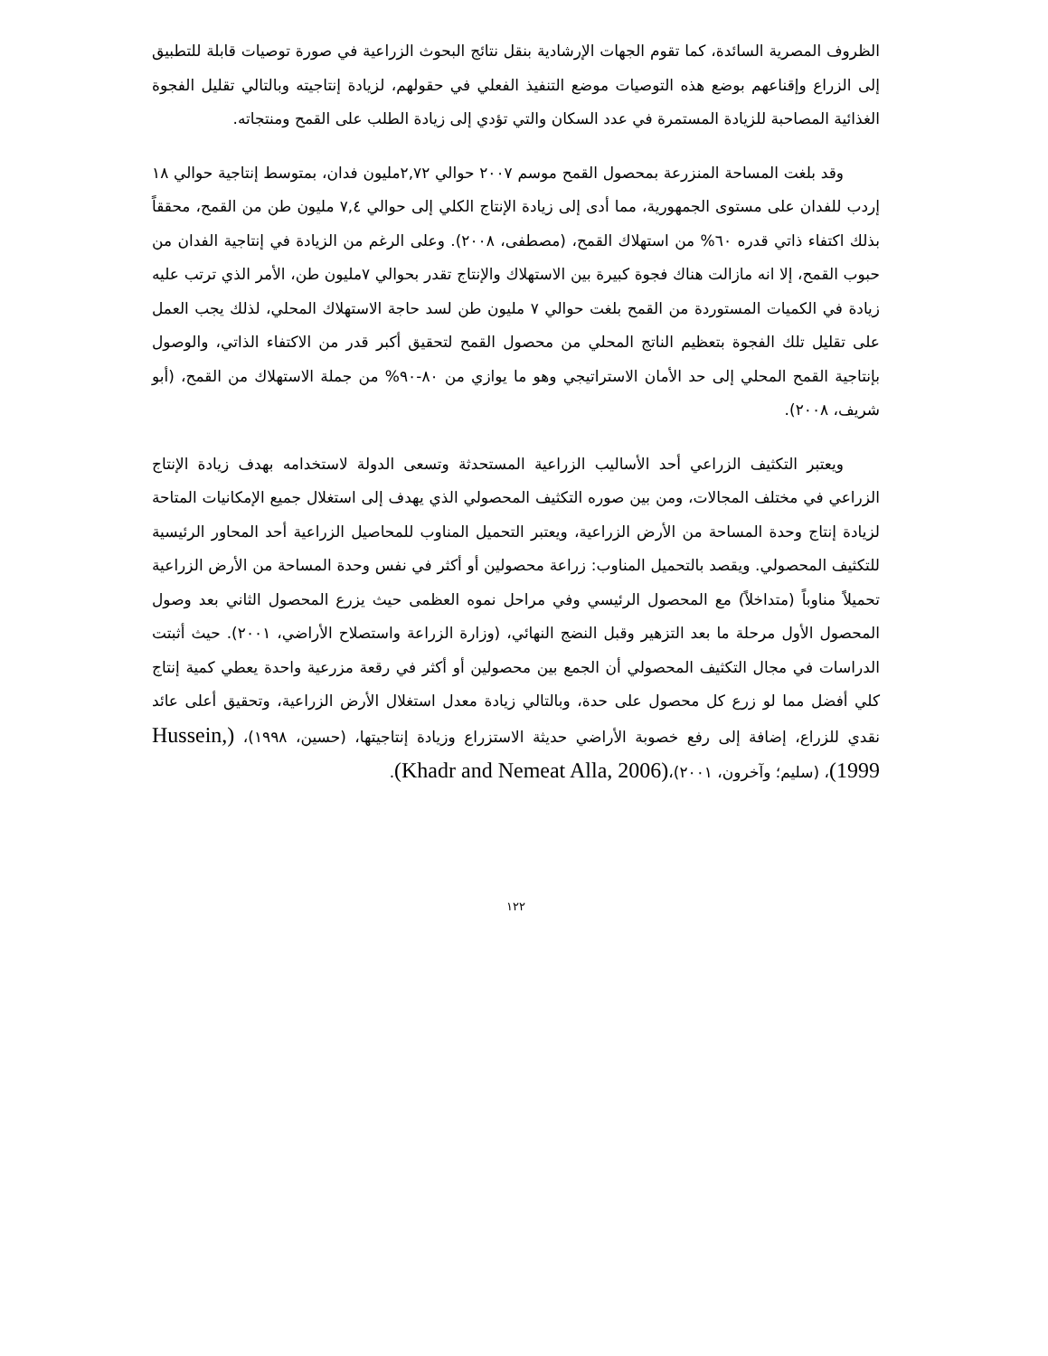الظروف المصرية السائدة، كما تقوم الجهات الإرشادية بنقل نتائج البحوث الزراعية في صورة توصيات قابلة للتطبيق إلى الزراع وإقناعهم بوضع هذه التوصيات موضع التنفيذ الفعلي في حقولهم، لزيادة إنتاجيته وبالتالي تقليل الفجوة الغذائية المصاحبة للزيادة المستمرة في عدد السكان والتي تؤدي إلى زيادة الطلب على القمح ومنتجاته.
وقد بلغت المساحة المنزرعة بمحصول القمح موسم ٢٠٠٧ حوالي ٢,٧٢مليون فدان، بمتوسط إنتاجية حوالي ١٨ إردب للفدان على مستوى الجمهورية، مما أدى إلى زيادة الإنتاج الكلي إلى حوالي ٧,٤ مليون طن من القمح، محققاً بذلك اكتفاء ذاتي قدره ٦٠% من استهلاك القمح، (مصطفى، ٢٠٠٨). وعلى الرغم من الزيادة في إنتاجية الفدان من حبوب القمح، إلا انه مازالت هناك فجوة كبيرة بين الاستهلاك والإنتاج تقدر بحوالي ٧مليون طن، الأمر الذي ترتب عليه زيادة في الكميات المستوردة من القمح بلغت حوالي ٧ مليون طن لسد حاجة الاستهلاك المحلي، لذلك يجب العمل على تقليل تلك الفجوة بتعظيم الناتج المحلي من محصول القمح لتحقيق أكبر قدر من الاكتفاء الذاتي، والوصول بإنتاجية القمح المحلي إلى حد الأمان الاستراتيجي وهو ما يوازي من ٨٠-٩٠% من جملة الاستهلاك من القمح، (أبو شريف، ٢٠٠٨).
ويعتبر التكثيف الزراعي أحد الأساليب الزراعية المستحدثة وتسعى الدولة لاستخدامه بهدف زيادة الإنتاج الزراعي في مختلف المجالات، ومن بين صوره التكثيف المحصولي الذي يهدف إلى استغلال جميع الإمكانيات المتاحة لزيادة إنتاج وحدة المساحة من الأرض الزراعية، ويعتبر التحميل المناوب للمحاصيل الزراعية أحد المحاور الرئيسية للتكثيف المحصولي. ويقصد بالتحميل المناوب: زراعة محصولين أو أكثر في نفس وحدة المساحة من الأرض الزراعية تحميلاً مناوباً (متداخلاً) مع المحصول الرئيسي وفي مراحل نموه العظمى حيث يزرع المحصول الثاني بعد وصول المحصول الأول مرحلة ما بعد التزهير وقبل النضج النهائي، (وزارة الزراعة واستصلاح الأراضي، ٢٠٠١). حيث أثبتت الدراسات في مجال التكثيف المحصولي أن الجمع بين محصولين أو أكثر في رقعة مزرعية واحدة يعطي كمية إنتاج كلي أفضل مما لو زرع كل محصول على حدة، وبالتالي زيادة معدل استغلال الأرض الزراعية، وتحقيق أعلى عائد نقدي للزراع، إضافة إلى رفع خصوبة الأراضي حديثة الاستزراع وزيادة إنتاجيتها، (حسين، ١٩٩٨)، (Hussein, 1999)، (سليم؛ وآخرون، ٢٠٠١)،(Khadr and Nemeat Alla, 2006).
١٢٢